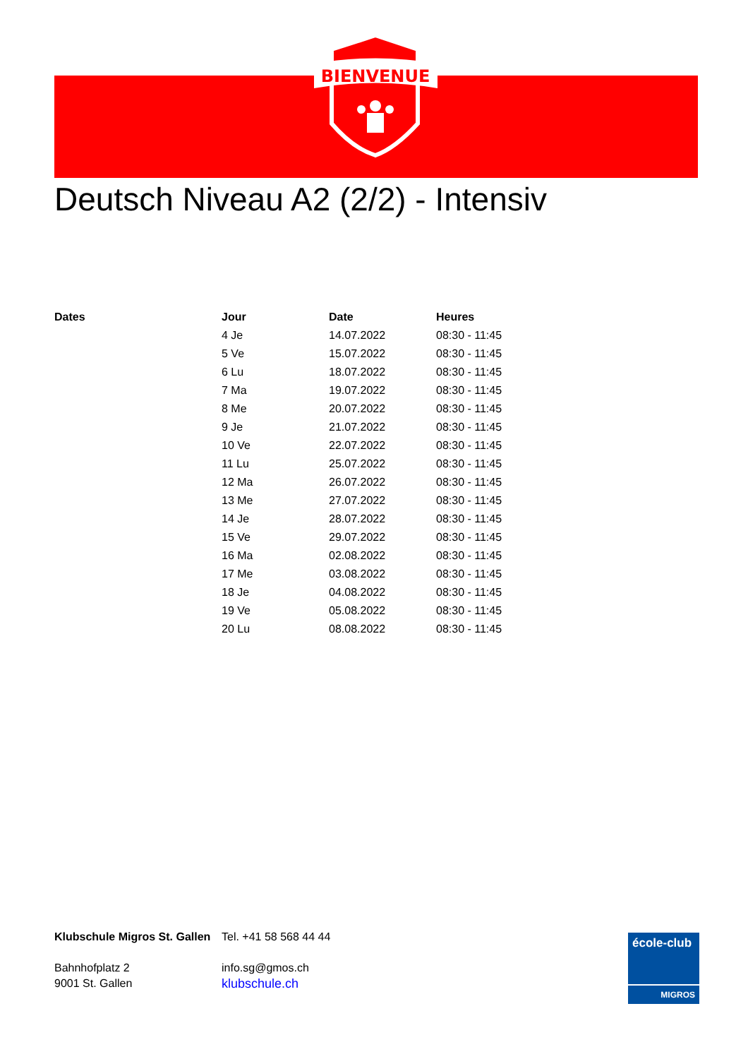BIENVENUE
Deutsch Niveau A2 (2/2) - Intensiv
| Dates | Jour | Date | Heures |
| --- | --- | --- | --- |
| | 4 Je | 14.07.2022 | 08:30 - 11:45 |
| | 5 Ve | 15.07.2022 | 08:30 - 11:45 |
| | 6 Lu | 18.07.2022 | 08:30 - 11:45 |
| | 7 Ma | 19.07.2022 | 08:30 - 11:45 |
| | 8 Me | 20.07.2022 | 08:30 - 11:45 |
| | 9 Je | 21.07.2022 | 08:30 - 11:45 |
| | 10 Ve | 22.07.2022 | 08:30 - 11:45 |
| | 11 Lu | 25.07.2022 | 08:30 - 11:45 |
| | 12 Ma | 26.07.2022 | 08:30 - 11:45 |
| | 13 Me | 27.07.2022 | 08:30 - 11:45 |
| | 14 Je | 28.07.2022 | 08:30 - 11:45 |
| | 15 Ve | 29.07.2022 | 08:30 - 11:45 |
| | 16 Ma | 02.08.2022 | 08:30 - 11:45 |
| | 17 Me | 03.08.2022 | 08:30 - 11:45 |
| | 18 Je | 04.08.2022 | 08:30 - 11:45 |
| | 19 Ve | 05.08.2022 | 08:30 - 11:45 |
| | 20 Lu | 08.08.2022 | 08:30 - 11:45 |
Klubschule Migros St. Gallen
Bahnhofplatz 2
9001 St. Gallen
Tel. +41 58 568 44 44
info.sg@gmos.ch
klubschule.ch
école-club
MIGROS